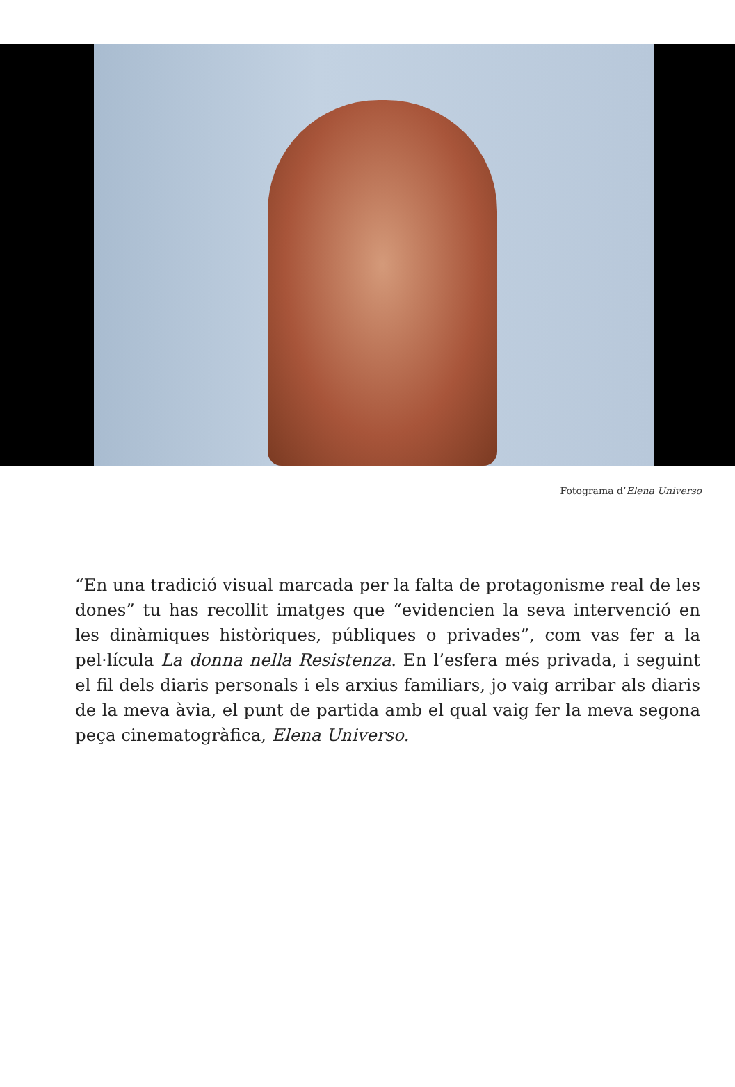Fotograma d’Elena Universo
“En una tradició visual marcada per la falta de protagonisme real de les dones” tu has recollit imatges que “evidencien la seva intervenció en les dinàmiques històriques, públiques o privades”, com vas fer a la pel·lícula La donna nella Resistenza. En l’esfera més privada, i seguint el fil dels diaris personals i els arxius familiars, jo vaig arribar als diaris de la meva àvia, el punt de partida amb el qual vaig fer la meva segona peça cinematogràfica, Elena Universo.